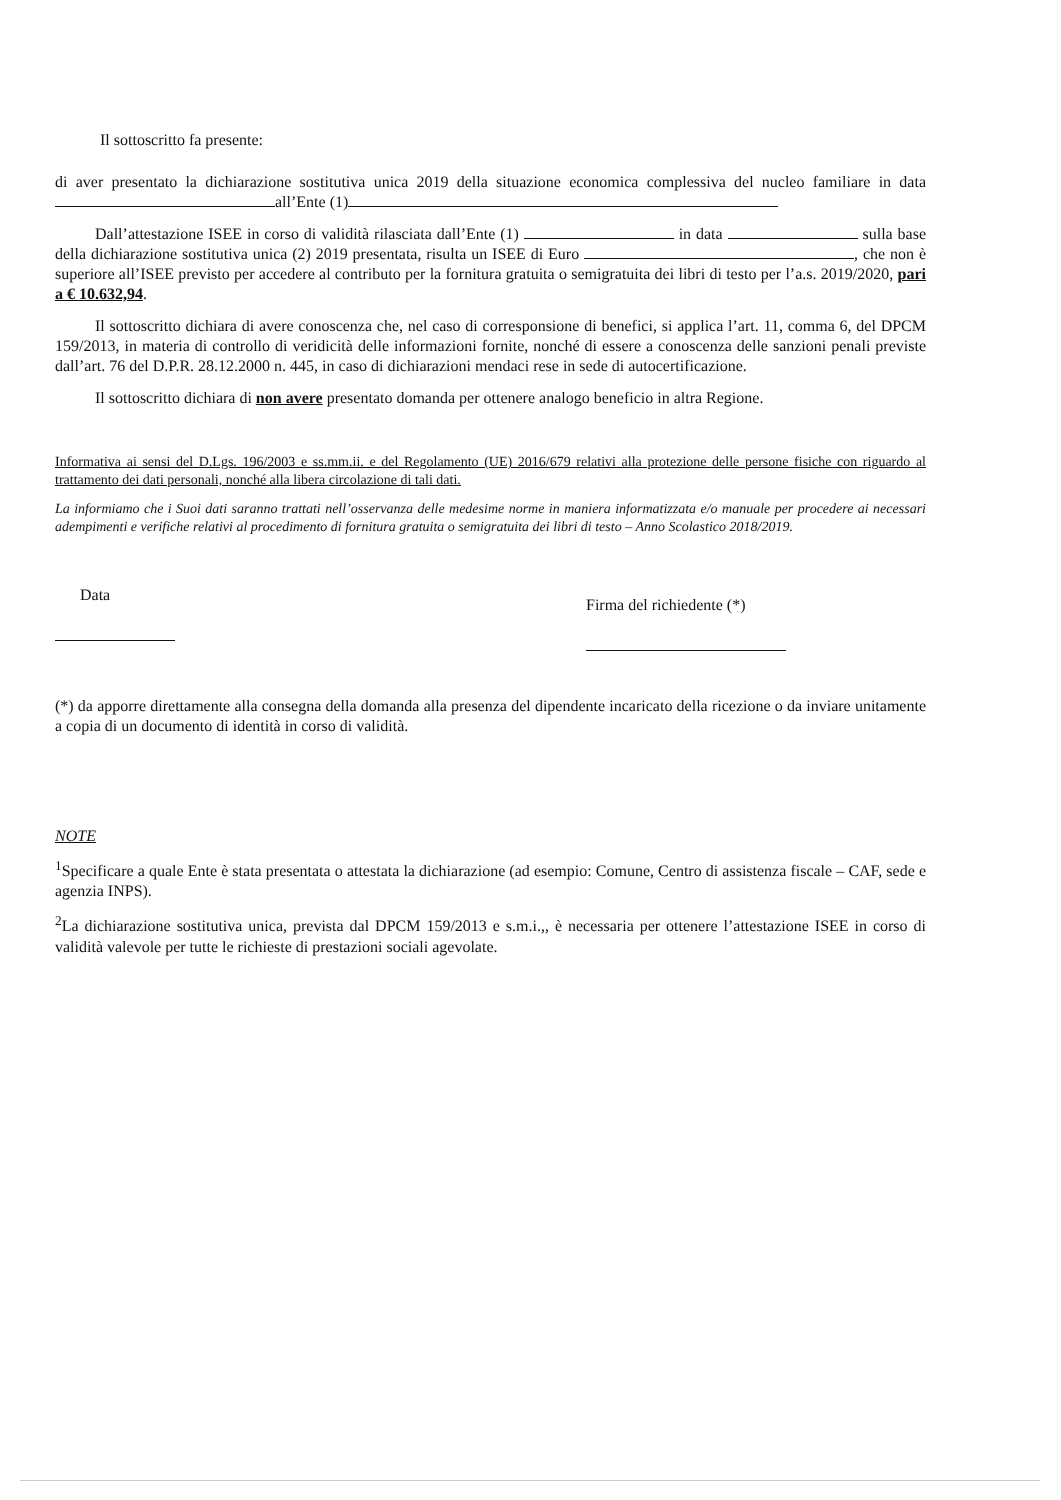Il sottoscritto fa presente:
di aver presentato la dichiarazione sostitutiva unica 2019 della situazione economica complessiva del nucleo familiare in data all’Ente (1)
Dall’attestazione ISEE in corso di validità rilasciata dall’Ente (1) in data sulla base della dichiarazione sostitutiva unica (2) 2019 presentata, risulta un ISEE di Euro , che non è superiore all’ISEE previsto per accedere al contributo per la fornitura gratuita o semigratuita dei libri di testo per l’a.s. 2019/2020, pari a € 10.632,94.
Il sottoscritto dichiara di avere conoscenza che, nel caso di corresponsione di benefici, si applica l’art. 11, comma 6, del DPCM 159/2013, in materia di controllo di veridicità delle informazioni fornite, nonché di essere a conoscenza delle sanzioni penali previste dall’art. 76 del D.P.R. 28.12.2000 n. 445, in caso di dichiarazioni mendaci rese in sede di autocertificazione.
Il sottoscritto dichiara di non avere presentato domanda per ottenere analogo beneficio in altra Regione.
Informativa ai sensi del D.Lgs. 196/2003 e ss.mm.ii. e del Regolamento (UE) 2016/679 relativi alla protezione delle persone fisiche con riguardo al trattamento dei dati personali, nonché alla libera circolazione di tali dati.
La informiamo che i Suoi dati saranno trattati nell’osservanza delle medesime norme in maniera informatizzata e/o manuale per procedere ai necessari adempimenti e verifiche relativi al procedimento di fornitura gratuita o semigratuita dei libri di testo – Anno Scolastico 2018/2019.
Data
Firma del richiedente (*)
(*) da apporre direttamente alla consegna della domanda alla presenza del dipendente incaricato della ricezione o da inviare unitamente a copia di un documento di identità in corso di validità.
NOTE
<sup>1</sup> Specificare a quale Ente è stata presentata o attestata la dichiarazione (ad esempio: Comune, Centro di assistenza fiscale – CAF, sede e agenzia INPS).
<sup>2</sup> La dichiarazione sostitutiva unica, prevista dal DPCM 159/2013 e s.m.i.,, è necessaria per ottenere l’attestazione ISEE in corso di validità valevole per tutte le richieste di prestazioni sociali agevolate.